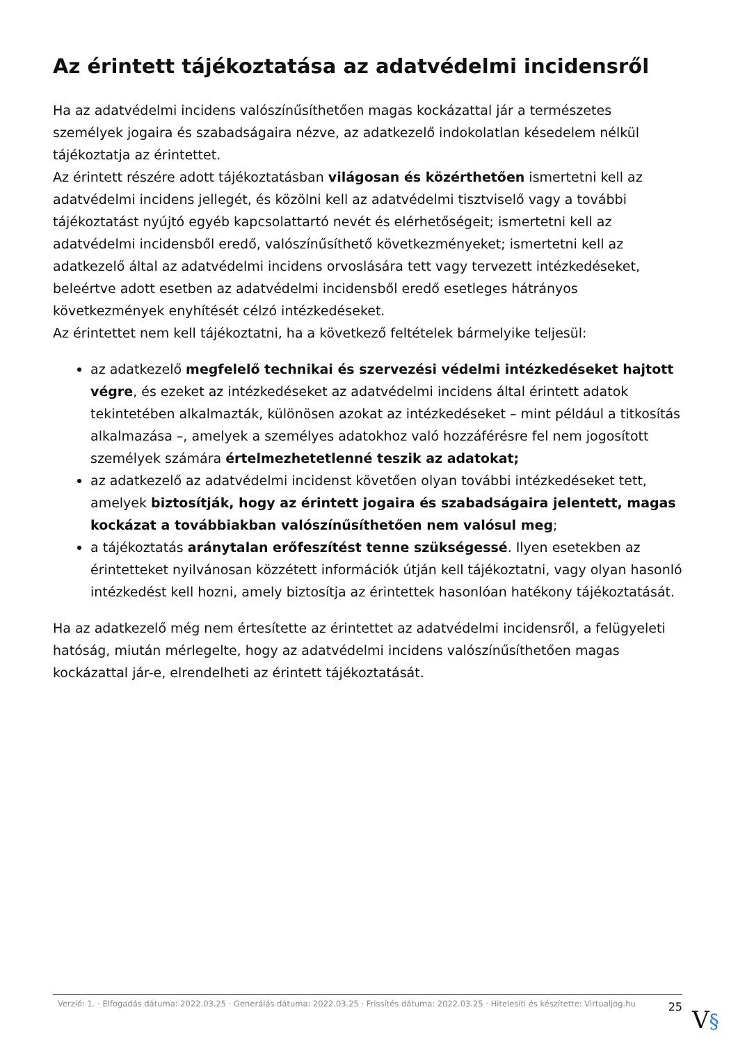Az érintett tájékoztatása az adatvédelmi incidensről
Ha az adatvédelmi incidens valószínűsíthetően magas kockázattal jár a természetes személyek jogaira és szabadságaira nézve, az adatkezelő indokolatlan késedelem nélkül tájékoztatja az érintettet.
Az érintett részére adott tájékoztatásban világosan és közérthetően ismertetni kell az adatvédelmi incidens jellegét, és közölni kell az adatvédelmi tisztviselő vagy a további tájékoztatást nyújtó egyéb kapcsolattartó nevét és elérhetőségeit; ismertetni kell az adatvédelmi incidensből eredő, valószínűsíthető következményeket; ismertetni kell az adatkezelő által az adatvédelmi incidens orvoslására tett vagy tervezett intézkedéseket, beleértve adott esetben az adatvédelmi incidensből eredő esetleges hátrányos következmények enyhítését célzó intézkedéseket.
Az érintettet nem kell tájékoztatni, ha a következő feltételek bármelyike teljesül:
az adatkezelő megfelelő technikai és szervezési védelmi intézkedéseket hajtott végre, és ezeket az intézkedéseket az adatvédelmi incidens által érintett adatok tekintetében alkalmazták, különösen azokat az intézkedéseket – mint például a titkosítás alkalmazása –, amelyek a személyes adatokhoz való hozzáférésre fel nem jogosított személyek számára értelmezhetetlenné teszik az adatokat;
az adatkezelő az adatvédelmi incidenst követően olyan további intézkedéseket tett, amelyek biztosítják, hogy az érintett jogaira és szabadságaira jelentett, magas kockázat a továbbiakban valószínűsíthetően nem valósul meg;
a tájékoztatás aránytalan erőfeszítést tenne szükségessé. Ilyen esetekben az érintetteket nyilvánosan közzétett információk útján kell tájékoztatni, vagy olyan hasonló intézkedést kell hozni, amely biztosítja az érintettek hasonlóan hatékony tájékoztatását.
Ha az adatkezelő még nem értesítette az érintettet az adatvédelmi incidensről, a felügyeleti hatóság, miután mérlegelte, hogy az adatvédelmi incidens valószínűsíthetően magas kockázattal jár-e, elrendelheti az érintett tájékoztatását.
Verzió: 1. · Elfogadás dátuma: 2022.03.25 · Generálás dátuma: 2022.03.25 · Frissítés dátuma: 2022.03.25 · Hitelesíti és készítette: Virtualjog.hu
25
V§